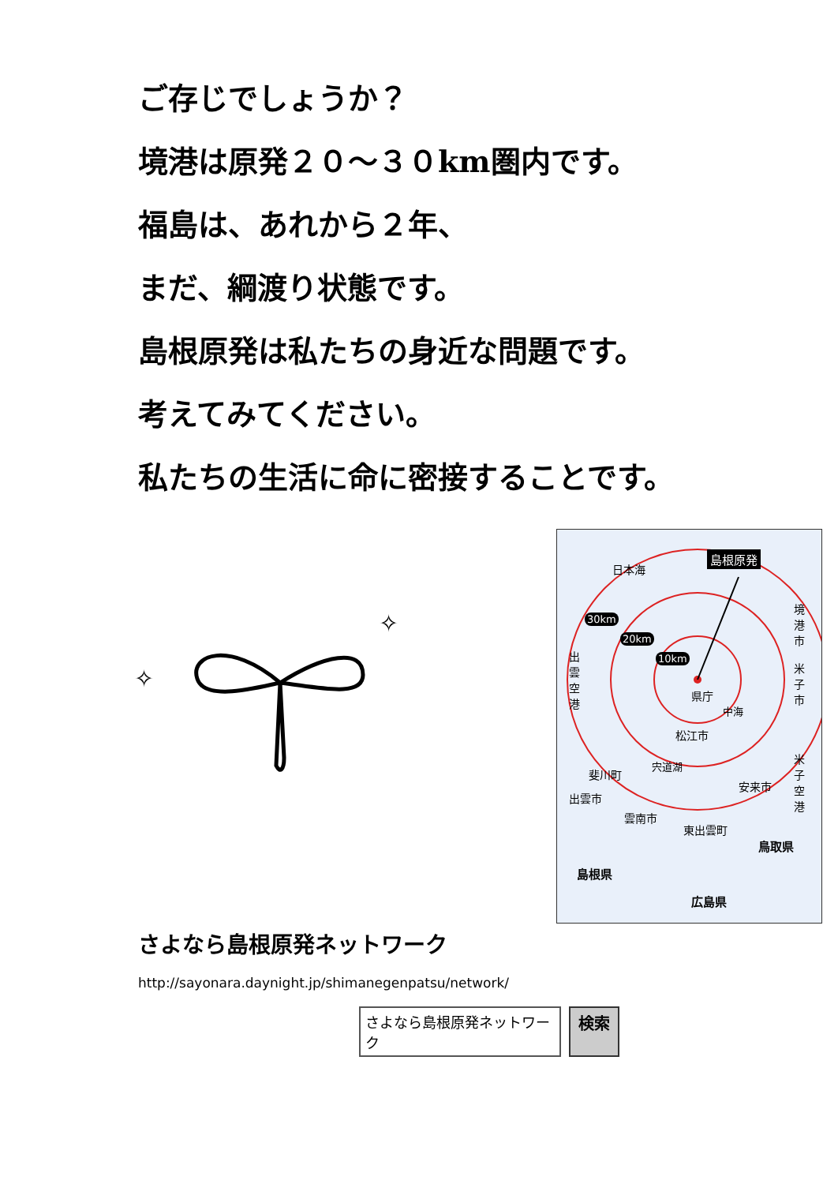ご存じでしょうか？
境港は原発２０～３０km圏内です。
福島は、あれから２年、
まだ、綱渡り状態です。
島根原発は私たちの身近な問題です。
考えてみてください。
私たちの生活に命に密接することです。
✧
✧
日本海
島根原発
30km
20km
10km
境港市
米子市
出雲空港
県庁
中海
松江市
宍道湖
斐川町
出雲市
安来市
米子空港
雲南市
東出雲町
鳥取県
島根県
広島県
さよなら島根原発ネットワーク
http://sayonara.daynight.jp/shimanegenpatsu/network/
さよなら島根原発ネットワーク 検索